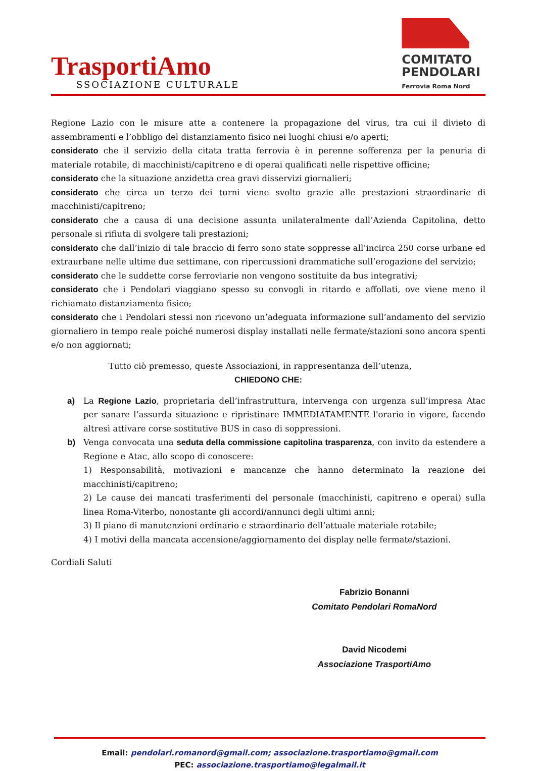TrasportiAmo
SSOCIAZIONE CULTURALE
COMITATO
PENDOLARI
Ferrovia Roma Nord
Regione Lazio con le misure atte a contenere la propagazione del virus, tra cui il divieto di assembramenti e l’obbligo del distanziamento fisico nei luoghi chiusi e/o aperti;
considerato che il servizio della citata tratta ferrovia è in perenne sofferenza per la penuria di materiale rotabile, di macchinisti/capitreno e di operai qualificati nelle rispettive officine;
considerato che la situazione anzidetta crea gravi disservizi giornalieri;
considerato che circa un terzo dei turni viene svolto grazie alle prestazioni straordinarie di macchinisti/capitreno;
considerato che a causa di una decisione assunta unilateralmente dall’Azienda Capitolina, detto personale si rifiuta di svolgere tali prestazioni;
considerato che dall’inizio di tale braccio di ferro sono state soppresse all’incirca 250 corse urbane ed extraurbane nelle ultime due settimane, con ripercussioni drammatiche sull’erogazione del servizio;
considerato che le suddette corse ferroviarie non vengono sostituite da bus integrativi;
considerato che i Pendolari viaggiano spesso su convogli in ritardo e affollati, ove viene meno il richiamato distanziamento fisico;
considerato che i Pendolari stessi non ricevono un’adeguata informazione sull’andamento del servizio giornaliero in tempo reale poiché numerosi display installati nelle fermate/stazioni sono ancora spenti e/o non aggiornati;
Tutto ciò premesso, queste Associazioni, in rappresentanza dell’utenza,
CHIEDONO CHE:
a) La Regione Lazio, proprietaria dell’infrastruttura, intervenga con urgenza sull’impresa Atac per sanare l’assurda situazione e ripristinare IMMEDIATAMENTE l'orario in vigore, facendo altresì attivare corse sostitutive BUS in caso di soppressioni.
b) Venga convocata una seduta della commissione capitolina trasparenza, con invito da estendere a Regione e Atac, allo scopo di conoscere:
1) Responsabilità, motivazioni e mancanze che hanno determinato la reazione dei macchinisti/capitreno;
2) Le cause dei mancati trasferimenti del personale (macchinisti, capitreno e operai) sulla linea Roma-Viterbo, nonostante gli accordi/annunci degli ultimi anni;
3) Il piano di manutenzioni ordinario e straordinario dell’attuale materiale rotabile;
4) I motivi della mancata accensione/aggiornamento dei display nelle fermate/stazioni.
Cordiali Saluti
Fabrizio Bonanni
Comitato Pendolari RomaNord
David Nicodemi
Associazione TrasportiAmo
Email: pendolari.romanord@gmail.com; associazione.trasportiamo@gmail.com
PEC: associazione.trasportiamo@legalmail.it